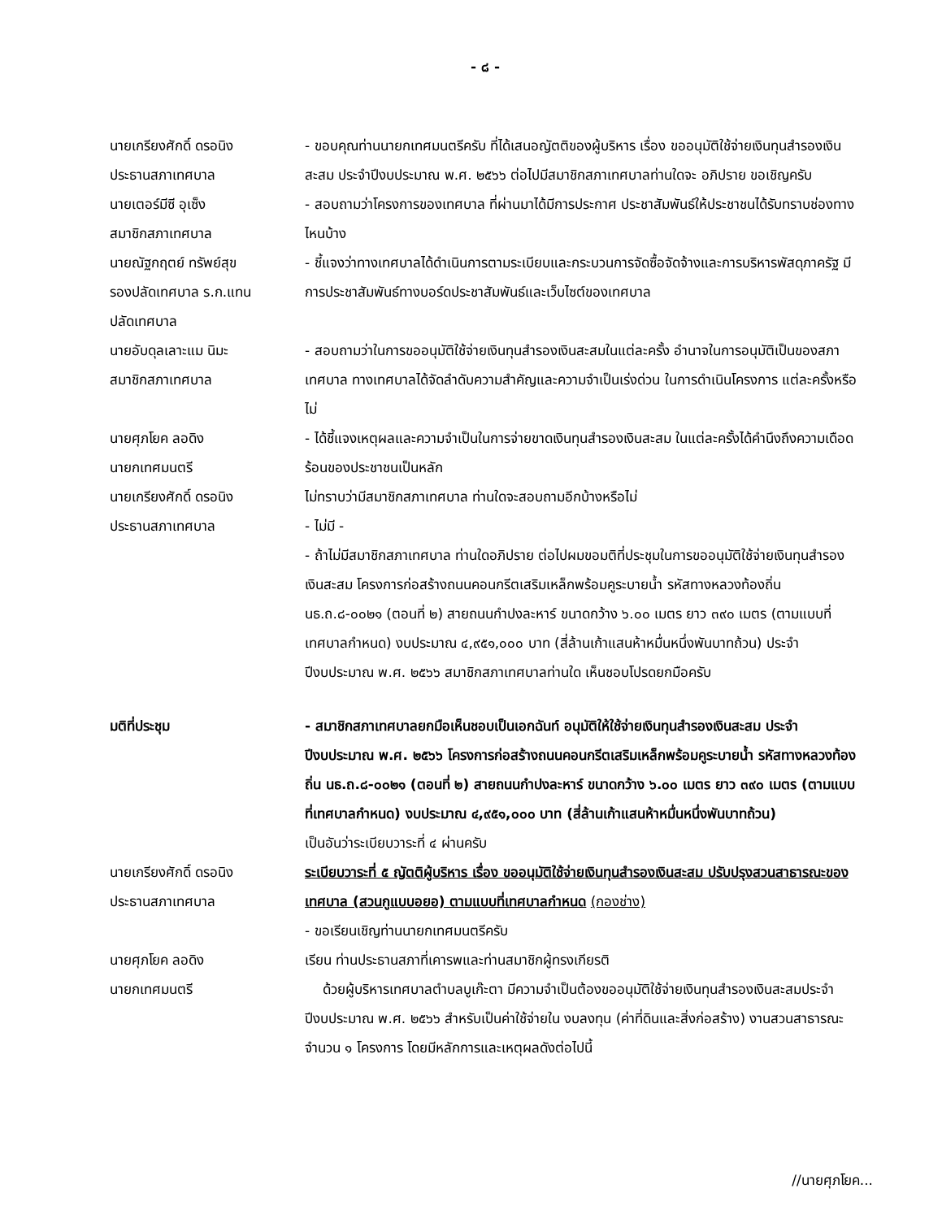- ๘ -
นายเกรียงศักดิ์ ดรอนิง
ประธานสภาเทศบาล
- ขอบคุณท่านนายกเทศมนตรีครับ ที่ได้เสนอญัตติของผู้บริหาร เรื่อง ขออนุมัติใช้จ่ายเงินทุนสำรองเงินสะสม ประจำปีงบประมาณ พ.ศ. ๒๕๖๖ ต่อไปมีสมาชิกสภาเทศบาลท่านใดจะ อภิปราย ขอเชิญครับ
นายเตอร์มีซี อุเซ็ง
สมาชิกสภาเทศบาล
- สอบถามว่าโครงการของเทศบาล ที่ผ่านมาได้มีการประกาศ ประชาสัมพันธ์ให้ประชาชนได้รับทราบช่องทางไหนบ้าง
นายณัฐกฤตย์ ทรัพย์สุข
รองปลัดเทศบาล ร.ก.แทน
ปลัดเทศบาล
- ชี้แจงว่าทางเทศบาลได้ดำเนินการตามระเบียบและกระบวนการจัดซื้อจัดจ้างและการบริหารพัสดุภาครัฐ มีการประชาสัมพันธ์ทางบอร์ดประชาสัมพันธ์และเว็บไซต์ของเทศบาล
นายอับดุลเลาะแม นิมะ
สมาชิกสภาเทศบาล
- สอบถามว่าในการขออนุมัติใช้จ่ายเงินทุนสำรองเงินสะสมในแต่ละครั้ง อำนาจในการอนุมัติเป็นของสภาเทศบาล ทางเทศบาลได้จัดลำดับความสำคัญและความจำเป็นเร่งด่วน ในการดำเนินโครงการ แต่ละครั้งหรือไม่
นายศุภโยค ลอดิง
นายกเทศมนตรี
- ได้ชี้แจงเหตุผลและความจำเป็นในการจ่ายขาดเงินทุนสำรองเงินสะสม ในแต่ละครั้งได้คำนึงถึงความเดือดร้อนของประชาชนเป็นหลัก
นายเกรียงศักดิ์ ดรอนิง
ประธานสภาเทศบาล
ไม่ทราบว่ามีสมาชิกสภาเทศบาล ท่านใดจะสอบถามอีกบ้างหรือไม่
- ไม่มี -
- ถ้าไม่มีสมาชิกสภาเทศบาล ท่านใดอภิปราย ต่อไปผมขอมติที่ประชุมในการขออนุมัติใช้จ่ายเงินทุนสำรองเงินสะสม โครงการก่อสร้างถนนคอนกรีตเสริมเหล็กพร้อมคูระบายน้ำ รหัสทางหลวงท้องถิ่น นธ.ถ.๘-๐๐๒๑ (ตอนที่ ๒) สายถนนกำปงละหาร์ ขนาดกว้าง ๖.๐๐ เมตร ยาว ๓๙๐ เมตร (ตามแบบที่เทศบาลกำหนด) งบประมาณ ๔,๙๕๑,๐๐๐ บาท (สี่ล้านเก้าแสนห้าหมื่นหนึ่งพันบาทถ้วน) ประจำปีงบประมาณ พ.ศ. ๒๕๖๖ สมาชิกสภาเทศบาลท่านใด เห็นชอบโปรดยกมือครับ
มติที่ประชุม - สมาชิกสภาเทศบาลยกมือเห็นชอบเป็นเอกฉันท์ อนุมัติให้ใช้จ่ายเงินทุนสำรองเงินสะสม ประจำปีงบประมาณ พ.ศ. ๒๕๖๖ โครงการก่อสร้างถนนคอนกรีตเสริมเหล็กพร้อมคูระบายน้ำ รหัสทางหลวงท้องถิ่น นธ.ถ.๘-๐๐๒๑ (ตอนที่ ๒) สายถนนกำปงละหาร์ ขนาดกว้าง ๖.๐๐ เมตร ยาว ๓๙๐ เมตร (ตามแบบที่เทศบาลกำหนด) งบประมาณ ๔,๙๕๑,๐๐๐ บาท (สี่ล้านเก้าแสนห้าหมื่นหนึ่งพันบาทถ้วน)
เป็นอันว่าระเบียบวาระที่ ๔ ผ่านครับ
นายเกรียงศักดิ์ ดรอนิง
ประธานสภาเทศบาล
ระเบียบวาระที่ ๕ ญัตติผู้บริหาร เรื่อง ขออนุมัติใช้จ่ายเงินทุนสำรองเงินสะสม ปรับปรุงสวนสาธารณะของเทศบาล (สวนกูแบบอยอ) ตามแบบที่เทศบาลกำหนด (กองช่าง)
- ขอเรียนเชิญท่านนายกเทศมนตรีครับ
นายศุภโยค ลอดิง
นายกเทศมนตรี
เรียน ท่านประธานสภาที่เคารพและท่านสมาชิกผู้ทรงเกียรติ
ด้วยผู้บริหารเทศบาลตำบลบูเก๊ะตา มีความจำเป็นต้องขออนุมัติใช้จ่ายเงินทุนสำรองเงินสะสมประจำปีงบประมาณ พ.ศ. ๒๕๖๖ สำหรับเป็นค่าใช้จ่ายใน งบลงทุน (ค่าที่ดินและสิ่งก่อสร้าง) งานสวนสาธารณะ จำนวน ๑ โครงการ โดยมีหลักการและเหตุผลดังต่อไปนี้
//นายศุภโยค...